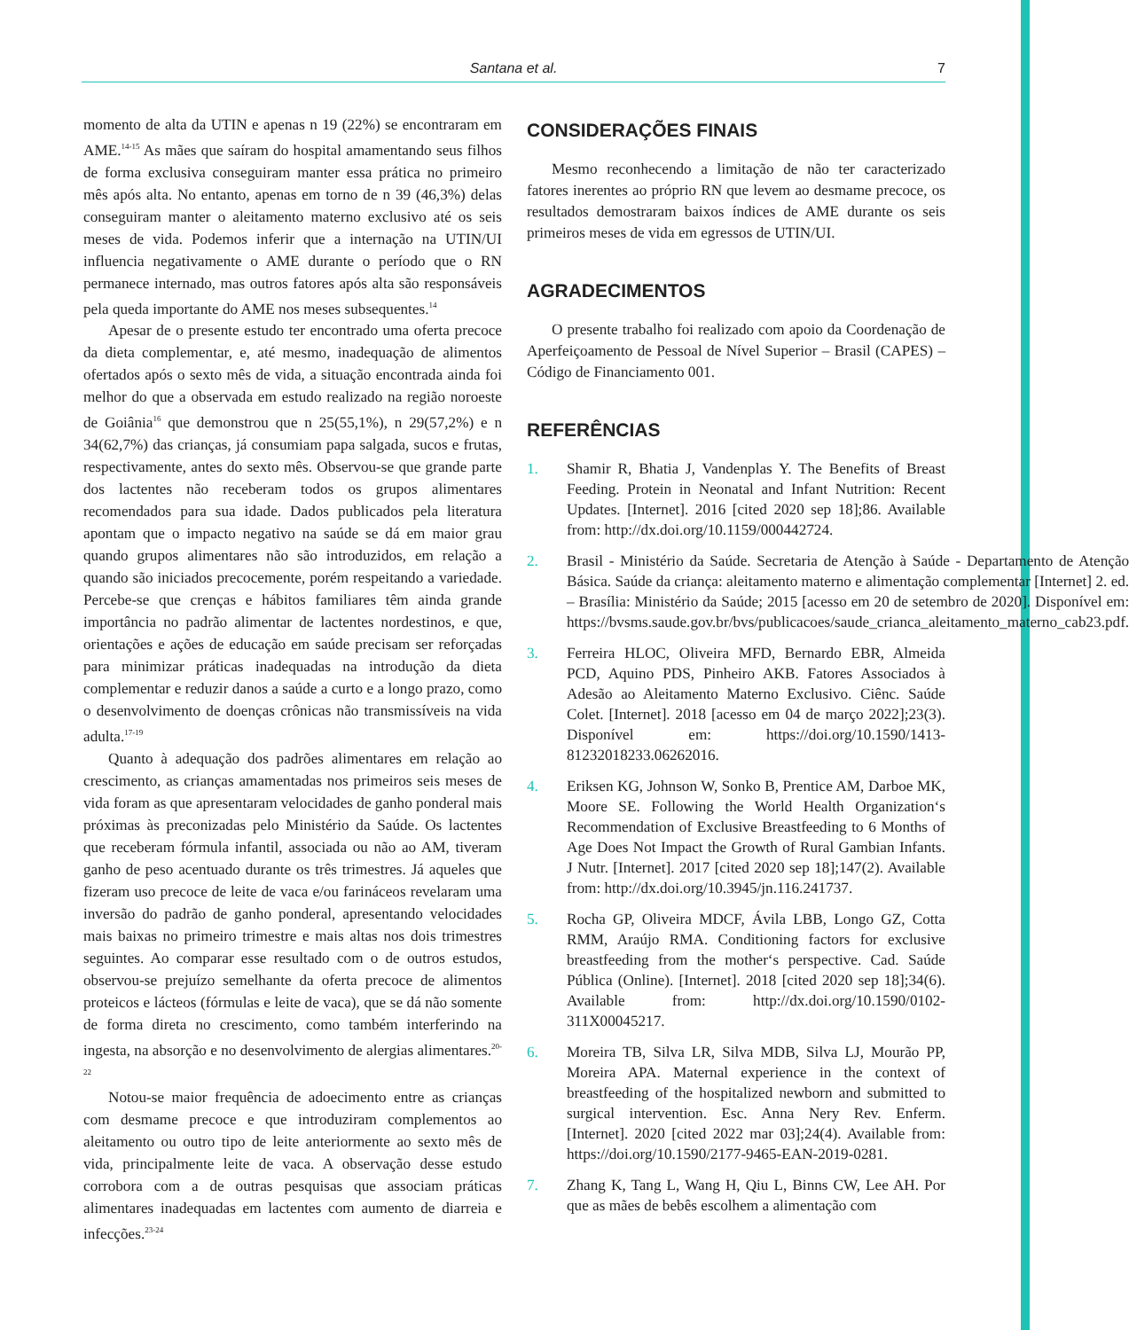Santana et al.
7
momento de alta da UTIN e apenas n 19 (22%) se encontraram em AME.<sup>14-15</sup> As mães que saíram do hospital amamentando seus filhos de forma exclusiva conseguiram manter essa prática no primeiro mês após alta. No entanto, apenas em torno de n 39 (46,3%) delas conseguiram manter o aleitamento materno exclusivo até os seis meses de vida. Podemos inferir que a internação na UTIN/UI influencia negativamente o AME durante o período que o RN permanece internado, mas outros fatores após alta são responsáveis pela queda importante do AME nos meses subsequentes.<sup>14</sup>
Apesar de o presente estudo ter encontrado uma oferta precoce da dieta complementar, e, até mesmo, inadequação de alimentos ofertados após o sexto mês de vida, a situação encontrada ainda foi melhor do que a observada em estudo realizado na região noroeste de Goiânia<sup>16</sup> que demonstrou que n 25(55,1%), n 29(57,2%) e n 34(62,7%) das crianças, já consumiam papa salgada, sucos e frutas, respectivamente, antes do sexto mês. Observou-se que grande parte dos lactentes não receberam todos os grupos alimentares recomendados para sua idade. Dados publicados pela literatura apontam que o impacto negativo na saúde se dá em maior grau quando grupos alimentares não são introduzidos, em relação a quando são iniciados precocemente, porém respeitando a variedade. Percebe-se que crenças e hábitos familiares têm ainda grande importância no padrão alimentar de lactentes nordestinos, e que, orientações e ações de educação em saúde precisam ser reforçadas para minimizar práticas inadequadas na introdução da dieta complementar e reduzir danos a saúde a curto e a longo prazo, como o desenvolvimento de doenças crônicas não transmissíveis na vida adulta.<sup>17-19</sup>
Quanto à adequação dos padrões alimentares em relação ao crescimento, as crianças amamentadas nos primeiros seis meses de vida foram as que apresentaram velocidades de ganho ponderal mais próximas às preconizadas pelo Ministério da Saúde. Os lactentes que receberam fórmula infantil, associada ou não ao AM, tiveram ganho de peso acentuado durante os três trimestres. Já aqueles que fizeram uso precoce de leite de vaca e/ou farináceos revelaram uma inversão do padrão de ganho ponderal, apresentando velocidades mais baixas no primeiro trimestre e mais altas nos dois trimestres seguintes. Ao comparar esse resultado com o de outros estudos, observou-se prejuízo semelhante da oferta precoce de alimentos proteicos e lácteos (fórmulas e leite de vaca), que se dá não somente de forma direta no crescimento, como também interferindo na ingesta, na absorção e no desenvolvimento de alergias alimentares.<sup>20-22</sup>
Notou-se maior frequência de adoecimento entre as crianças com desmame precoce e que introduziram complementos ao aleitamento ou outro tipo de leite anteriormente ao sexto mês de vida, principalmente leite de vaca. A observação desse estudo corrobora com a de outras pesquisas que associam práticas alimentares inadequadas em lactentes com aumento de diarreia e infecções.<sup>23-24</sup>
CONSIDERAÇÕES FINAIS
Mesmo reconhecendo a limitação de não ter caracterizado fatores inerentes ao próprio RN que levem ao desmame precoce, os resultados demostraram baixos índices de AME durante os seis primeiros meses de vida em egressos de UTIN/UI.
AGRADECIMENTOS
O presente trabalho foi realizado com apoio da Coordenação de Aperfeiçoamento de Pessoal de Nível Superior – Brasil (CAPES) – Código de Financiamento 001.
REFERÊNCIAS
1. Shamir R, Bhatia J, Vandenplas Y. The Benefits of Breast Feeding. Protein in Neonatal and Infant Nutrition: Recent Updates. [Internet]. 2016 [cited 2020 sep 18];86. Available from: http://dx.doi.org/10.1159/000442724.
2. Brasil - Ministério da Saúde. Secretaria de Atenção à Saúde - Departamento de Atenção Básica. Saúde da criança: aleitamento materno e alimentação complementar [Internet] 2. ed. – Brasília: Ministério da Saúde; 2015 [acesso em 20 de setembro de 2020]. Disponível em: https://bvsms.saude.gov.br/bvs/publicacoes/saude_crianca_aleitamento_materno_cab23.pdf.
3. Ferreira HLOC, Oliveira MFD, Bernardo EBR, Almeida PCD, Aquino PDS, Pinheiro AKB. Fatores Associados à Adesão ao Aleitamento Materno Exclusivo. Ciênc. Saúde Colet. [Internet]. 2018 [acesso em 04 de março 2022];23(3). Disponível em: https://doi.org/10.1590/1413-81232018233.06262016.
4. Eriksen KG, Johnson W, Sonko B, Prentice AM, Darboe MK, Moore SE. Following the World Health Organization‘s Recommendation of Exclusive Breastfeeding to 6 Months of Age Does Not Impact the Growth of Rural Gambian Infants. J Nutr. [Internet]. 2017 [cited 2020 sep 18];147(2). Available from: http://dx.doi.org/10.3945/jn.116.241737.
5. Rocha GP, Oliveira MDCF, Ávila LBB, Longo GZ, Cotta RMM, Araújo RMA. Conditioning factors for exclusive breastfeeding from the mother‘s perspective. Cad. Saúde Pública (Online). [Internet]. 2018 [cited 2020 sep 18];34(6). Available from: http://dx.doi.org/10.1590/0102-311X00045217.
6. Moreira TB, Silva LR, Silva MDB, Silva LJ, Mourão PP, Moreira APA. Maternal experience in the context of breastfeeding of the hospitalized newborn and submitted to surgical intervention. Esc. Anna Nery Rev. Enferm. [Internet]. 2020 [cited 2022 mar 03];24(4). Available from: https://doi.org/10.1590/2177-9465-EAN-2019-0281.
7. Zhang K, Tang L, Wang H, Qiu L, Binns CW, Lee AH. Por que as mães de bebês escolhem a alimentação com